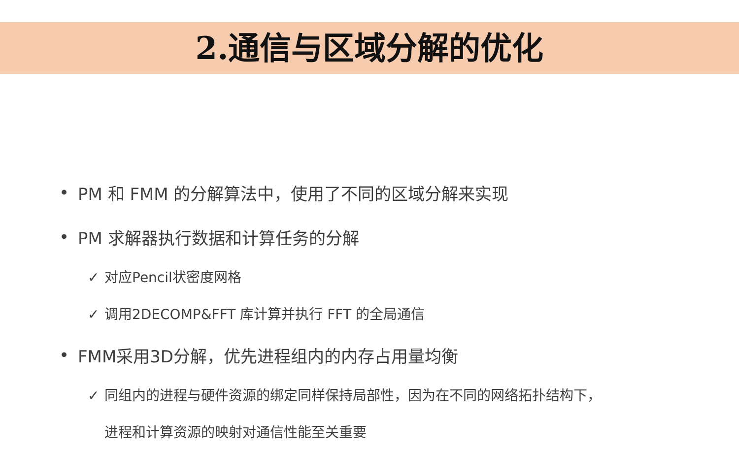2.通信与区域分解的优化
• PM 和 FMM 的分解算法中，使用了不同的区域分解来实现
• PM 求解器执行数据和计算任务的分解
✓ 对应Pencil状密度网格
✓ 调用2DECOMP&FFT 库计算并执行 FFT 的全局通信
• FMM采用3D分解，优先进程组内的内存占用量均衡
✓ 同组内的进程与硬件资源的绑定同样保持局部性，因为在不同的网络拓扑结构下，
进程和计算资源的映射对通信性能至关重要